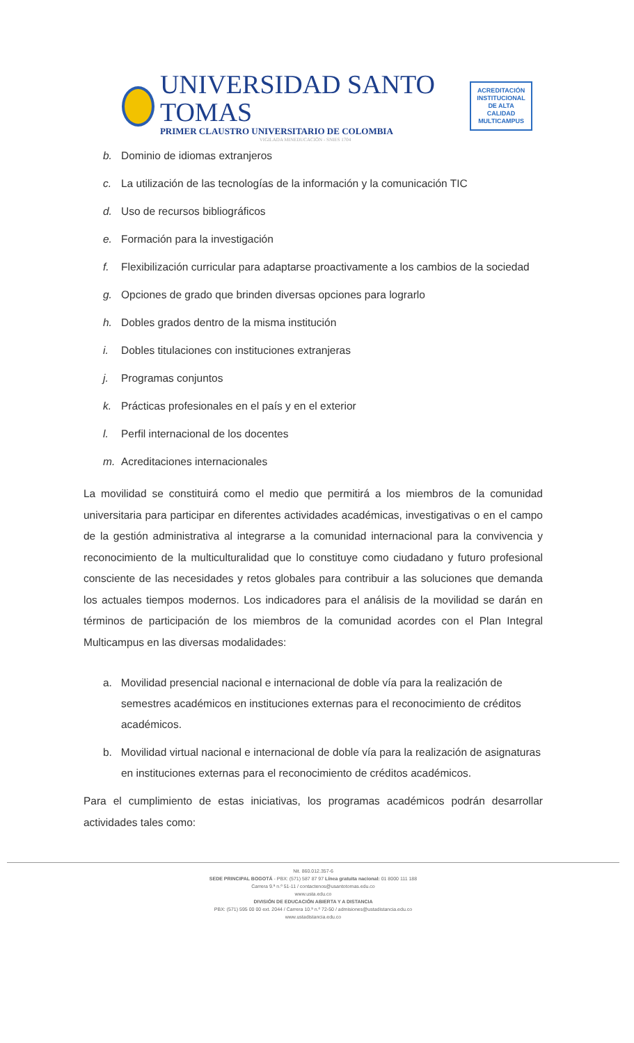UNIVERSIDAD SANTO TOMAS
PRIMER CLAUSTRO UNIVERSITARIO DE COLOMBIA
VIGILADA MINEDUCACIÓN - SNIES 1704
ACREDITACIÓN INSTITUCIONAL DE ALTA CALIDAD MULTICAMPUS
b. Dominio de idiomas extranjeros
c. La utilización de las tecnologías de la información y la comunicación TIC
d. Uso de recursos bibliográficos
e. Formación para la investigación
f. Flexibilización curricular para adaptarse proactivamente a los cambios de la sociedad
g. Opciones de grado que brinden diversas opciones para lograrlo
h. Dobles grados dentro de la misma institución
i. Dobles titulaciones con instituciones extranjeras
j. Programas conjuntos
k. Prácticas profesionales en el país y en el exterior
l. Perfil internacional de los docentes
m. Acreditaciones internacionales
La movilidad se constituirá como el medio que permitirá a los miembros de la comunidad universitaria para participar en diferentes actividades académicas, investigativas o en el campo de la gestión administrativa al integrarse a la comunidad internacional para la convivencia y reconocimiento de la multiculturalidad que lo constituye como ciudadano y futuro profesional consciente de las necesidades y retos globales para contribuir a las soluciones que demanda los actuales tiempos modernos. Los indicadores para el análisis de la movilidad se darán en términos de participación de los miembros de la comunidad acordes con el Plan Integral Multicampus en las diversas modalidades:
a. Movilidad presencial nacional e internacional de doble vía para la realización de semestres académicos en instituciones externas para el reconocimiento de créditos académicos.
b. Movilidad virtual nacional e internacional de doble vía para la realización de asignaturas en instituciones externas para el reconocimiento de créditos académicos.
Para el cumplimiento de estas iniciativas, los programas académicos podrán desarrollar actividades tales como:
Nit. 860.012.357-6
SEDE PRINCIPAL BOGOTÁ - PBX: (571) 587 87 97 Línea gratuita nacional: 01 8000 111 188
Carrera 9.ª n.º 51-11 / contactenos@usantotomas.edu.co
www.usta.edu.co
DIVISIÓN DE EDUCACIÓN ABIERTA Y A DISTANCIA
PBX: (571) 595 00 00 ext. 2044 / Carrera 10.ª n.º 72-50 / admisiones@ustadistancia.edu.co
www.ustadistancia.edu.co